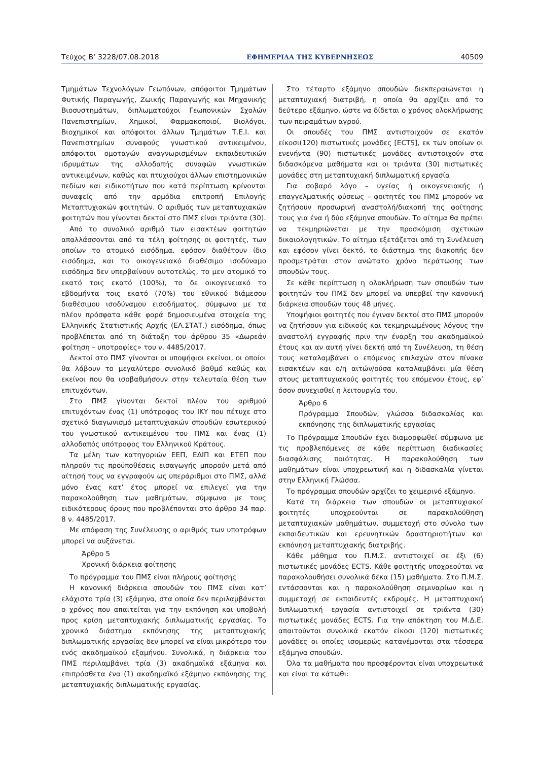Τεύχος Β’ 3228/07.08.2018 ΕΦΗΜΕΡΙΔΑ ΤΗΣ ΚΥΒΕΡΝΗΣΕΩΣ 40509
Τμημάτων Τεχνολόγων Γεωπόνων, απόφοιτοι Τμημάτων Φυτικής Παραγωγής, Ζωικής Παραγωγής και Μηχανικής Βιοσυστημάτων, διπλωματούχοι Γεωπονικών Σχολών Πανεπιστημίων, Χημικοί, Φαρμακοποιοί, Βιολόγοι, Βιοχημικοί και απόφοιτοι άλλων Τμημάτων Τ.Ε.Ι. και Πανεπιστημίων συναφούς γνωστικού αντικειμένου, απόφοιτοι ομοταγών αναγνωρισμένων εκπαιδευτικών ιδρυμάτων της αλλοδαπής συναφών γνωστικών αντικειμένων, καθώς και πτυχιούχοι άλλων επιστημονικών πεδίων και ειδικοτήτων που κατά περίπτωση κρίνονται συναφείς από την αρμόδια επιτροπή Επιλογής Μεταπτυχιακών φοιτητών. Ο αριθμός των μεταπτυχιακών φοιτητών που γίνονται δεκτοί στο ΠΜΣ είναι τριάντα (30).
Από το συνολικό αριθμό των εισακτέων φοιτητών απαλλάσσονται από τα τέλη φοίτησης οι φοιτητές, των οποίων το ατομικό εισόδημα, εφόσον διαθέτουν ίδιο εισόδημα, και το οικογενειακό διαθέσιμο ισοδύναμο εισόδημα δεν υπερβαίνουν αυτοτελώς, το μεν ατομικό το εκατό τοις εκατό (100%), το δε οικογενειακό το εβδομήντα τοις εκατό (70%) του εθνικού διάμεσου διαθέσιμου ισοδύναμου εισοδήματος, σύμφωνα με τα πλέον πρόσφατα κάθε φορά δημοσιευμένα στοιχεία της Ελληνικής Στατιστικής Αρχής (ΕΛ.ΣΤΑΤ.) εισόδημα, όπως προβλέπεται από τη διάταξη του άρθρου 35 «Δωρεάν φοίτηση – υποτροφίες» του ν. 4485/2017.
Δεκτοί στο ΠΜΣ γίνονται οι υποψήφιοι εκείνοι, οι οποίοι θα λάβουν το μεγαλύτερο συνολικό βαθμό καθώς και εκείνοι που θα ισοβαθμήσουν στην τελευταία θέση των επιτυχόντων.
Στο ΠΜΣ γίνονται δεκτοί πλέον του αριθμού επιτυχόντων ένας (1) υπότροφος του ΙΚΥ που πέτυχε στο σχετικό διαγωνισμό μεταπτυχιακών σπουδών εσωτερικού του γνωστικού αντικειμένου του ΠΜΣ και ένας (1) αλλοδαπός υπότροφος του Ελληνικού Κράτους.
Τα μέλη των κατηγοριών ΕΕΠ, ΕΔΙΠ και ΕΤΕΠ που πληρούν τις προϋποθέσεις εισαγωγής μπορούν μετά από αίτησή τους να εγγραφούν ως υπεράριθμοι στο ΠΜΣ, αλλά μόνο ένας κατ’ έτος μπορεί να επιλεγεί για την παρακολούθηση των μαθημάτων, σύμφωνα με τους ειδικότερους όρους που προβλέπονται στο άρθρο 34 παρ. 8 ν. 4485/2017.
Με απόφαση της Συνέλευσης ο αριθμός των υποτρόφων μπορεί να αυξάνεται.
Άρθρο 5
Χρονική διάρκεια φοίτησης
Το πρόγραμμα του ΠΜΣ είναι πλήρους φοίτησης
Η κανονική διάρκεια σπουδών του ΠΜΣ είναι κατ’ ελάχιστο τρία (3) εξάμηνα, στα οποία δεν περιλαμβάνεται ο χρόνος που απαιτείται για την εκπόνηση και υποβολή προς κρίση μεταπτυχιακής διπλωματικής εργασίας. Το χρονικό διάστημα εκπόνησης της μεταπτυχιακής διπλωματικής εργασίας δεν μπορεί να είναι μικρότερο του ενός ακαδημαϊκού εξαμήνου. Συνολικά, η διάρκεια του ΠΜΣ περιλαμβάνει τρία (3) ακαδημαϊκά εξάμηνα και επιπρόσθετα ένα (1) ακαδημαϊκό εξάμηνο εκπόνησης της μεταπτυχιακής διπλωματικής εργασίας.
Στο τέταρτο εξάμηνο σπουδών διεκπεραιώνεται η μεταπτυχιακή διατριβή, η οποία θα αρχίζει από το δεύτερο εξάμηνο, ώστε να δίδεται ο χρόνος ολοκλήρωσης των πειραμάτων αγρού.
Οι σπουδές του ΠΜΣ αντιστοιχούν σε εκατόν είκοσι(120) πιστωτικές μονάδες [ECTS], εκ των οποίων οι ενενήντα (90) πιστωτικές μονάδες αντιστοιχούν στα διδασκόμενα μαθήματα και οι τριάντα (30) πιστωτικές μονάδες στη μεταπτυχιακή διπλωματική εργασία
Για σοβαρό λόγο – υγείας ή οικογενειακής ή επαγγελματικής φύσεως – φοιτητές του ΠΜΣ μπορούν να ζητήσουν προσωρινή αναστολή/διακοπή της φοίτησης τους για ένα ή δύο εξάμηνα σπουδών. Το αίτημα θα πρέπει να τεκμηριώνεται με την προσκόμιση σχετικών δικαιολογητικών. Το αίτημα εξετάζεται από τη Συνέλευση και εφόσον γίνει δεκτό, το διάστημα της διακοπής δεν προσμετράται στον ανώτατο χρόνο περάτωσης των σπουδών τους.
Σε κάθε περίπτωση η ολοκλήρωση των σπουδών των φοιτητών του ΠΜΣ δεν μπορεί να υπερβεί την κανονική διάρκεια σπουδών τους 48 μήνες.
Υποψήφιοι φοιτητές που έγιναν δεκτοί στο ΠΜΣ μπορούν να ζητήσουν για ειδικούς και τεκμηριωμένους λόγους την αναστολή εγγραφής πριν την έναρξη του ακαδημαϊκού έτους και αν αυτή γίνει δεκτή από τη Συνέλευση, τη θέση τους καταλαμβάνει ο επόμενος επιλαχών στον πίνακα εισακτέων και ο/η αιτών/ούσα καταλαμβάνει μία θέση στους μεταπτυχιακούς φοιτητές του επόμενου έτους, εφ’ όσον συνεχισθεί η λειτουργία του.
Άρθρο 6
Πρόγραμμα Σπουδών, γλώσσα διδασκαλίας και εκπόνησης της διπλωματικής εργασίας
Το Πρόγραμμα Σπουδών έχει διαμορφωθεί σύμφωνα με τις προβλεπόμενες σε κάθε περίπτωση διαδικασίες διασφάλισης ποιότητας. Η παρακολούθηση των μαθημάτων είναι υποχρεωτική και η διδασκαλία γίνεται στην Ελληνική Γλώσσα.
Το πρόγραμμα σπουδών αρχίζει το χειμερινό εξάμηνο.
Κατά τη διάρκεια των σπουδών οι μεταπτυχιακοί φοιτητές υποχρεούνται σε παρακολούθηση μεταπτυχιακών μαθημάτων, συμμετοχή στο σύνολο των εκπαιδευτικών και ερευνητικών δραστηριοτήτων και εκπόνηση μεταπτυχιακής διατριβής.
Κάθε μάθημα του Π.Μ.Σ. αντιστοιχεί σε έξι (6) πιστωτικές μονάδες ECTS. Κάθε φοιτητής υποχρεούται να παρακολουθήσει συνολικά δέκα (15) μαθήματα. Στο Π.Μ.Σ. εντάσσονται και η παρακολούθηση σεμιναρίων και η συμμετοχή σε εκπαιδευτές εκδρομές. Η μεταπτυχιακή διπλωματική εργασία αντιστοιχεί σε τριάντα (30) πιστωτικές μονάδες ECTS. Για την απόκτηση του Μ.Δ.Ε. απαιτούνται συνολικά εκατόν είκοσι (120) πιστωτικές μονάδες οι οποίες ισομερώς κατανέμονται στα τέσσερα εξάμηνα σπουδών.
Όλα τα μαθήματα που προσφέρονται είναι υποχρεωτικά και είναι τα κάτωθι: